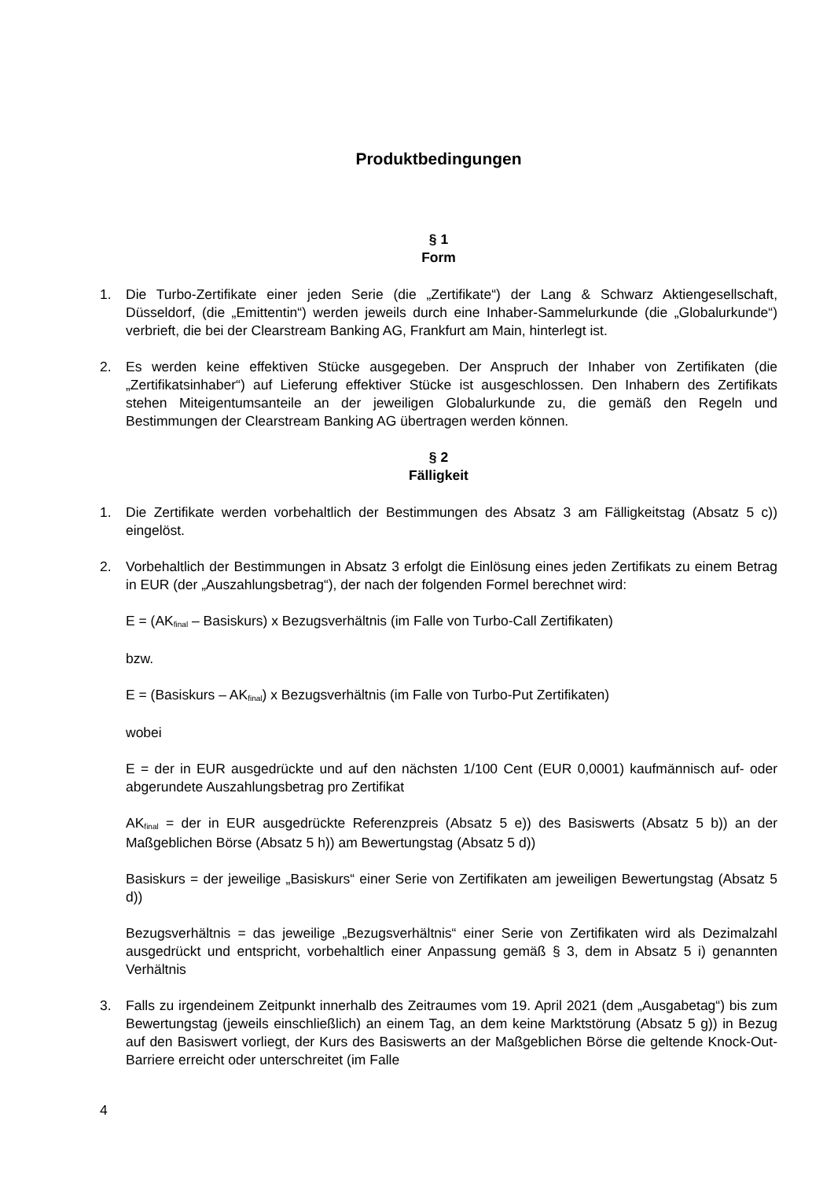Produktbedingungen
§ 1
Form
1. Die Turbo-Zertifikate einer jeden Serie (die „Zertifikate“) der Lang & Schwarz Aktiengesellschaft, Düsseldorf, (die „Emittentin“) werden jeweils durch eine Inhaber-Sammelurkunde (die „Globalurkunde“) verbrieft, die bei der Clearstream Banking AG, Frankfurt am Main, hinterlegt ist.
2. Es werden keine effektiven Stücke ausgegeben. Der Anspruch der Inhaber von Zertifikaten (die „Zertifikatsinhaber“) auf Lieferung effektiver Stücke ist ausgeschlossen. Den Inhabern des Zertifikats stehen Miteigentumsanteile an der jeweiligen Globalurkunde zu, die gemäß den Regeln und Bestimmungen der Clearstream Banking AG übertragen werden können.
§ 2
Fälligkeit
1. Die Zertifikate werden vorbehaltlich der Bestimmungen des Absatz 3 am Fälligkeitstag (Absatz 5 c)) eingelöst.
2. Vorbehaltlich der Bestimmungen in Absatz 3 erfolgt die Einlösung eines jeden Zertifikats zu einem Betrag in EUR (der „Auszahlungsbetrag“), der nach der folgenden Formel berechnet wird:
E = (AK<sub>final</sub> – Basiskurs) x Bezugsverhältnis (im Falle von Turbo-Call Zertifikaten)
bzw.
E = (Basiskurs – AK<sub>final</sub>) x Bezugsverhältnis (im Falle von Turbo-Put Zertifikaten)
wobei
E = der in EUR ausgedrückte und auf den nächsten 1/100 Cent (EUR 0,0001) kaufmännisch auf- oder abgerundete Auszahlungsbetrag pro Zertifikat
AK<sub>final</sub> = der in EUR ausgedrückte Referenzpreis (Absatz 5 e)) des Basiswerts (Absatz 5 b)) an der Maßgeblichen Börse (Absatz 5 h)) am Bewertungstag (Absatz 5 d))
Basiskurs = der jeweilige „Basiskurs“ einer Serie von Zertifikaten am jeweiligen Bewertungstag (Absatz 5 d))
Bezugsverhältnis = das jeweilige „Bezugsverhältnis“ einer Serie von Zertifikaten wird als Dezimalzahl ausgedrückt und entspricht, vorbehaltlich einer Anpassung gemäß § 3, dem in Absatz 5 i) genannten Verhältnis
3. Falls zu irgendeinem Zeitpunkt innerhalb des Zeitraumes vom 19. April 2021 (dem „Ausgabetag“) bis zum Bewertungstag (jeweils einschließlich) an einem Tag, an dem keine Marktstörung (Absatz 5 g)) in Bezug auf den Basiswert vorliegt, der Kurs des Basiswerts an der Maßgeblichen Börse die geltende Knock-Out-Barriere erreicht oder unterschreitet (im Falle
4